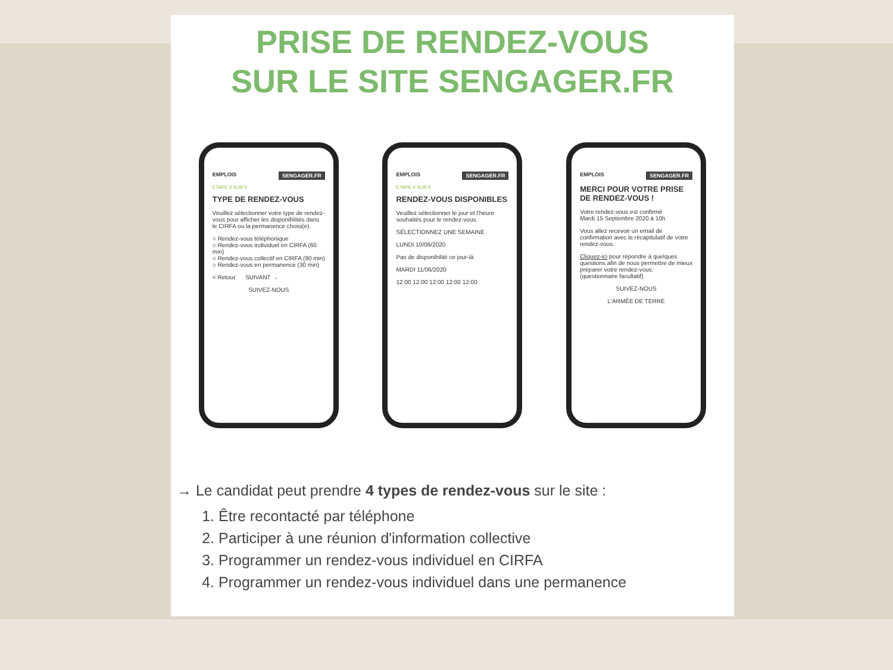PRISE DE RENDEZ-VOUS
SUR LE SITE SENGAGER.FR
EMPLOIS SENGAGER.FR
ETAPE 3 SUR 5
TYPE DE RENDEZ-VOUS
Veuillez sélectionner votre type de rendez-vous pour afficher les disponibilités dans le CIRFA ou la permanence choisi(e).
○ Rendez-vous téléphonique
○ Rendez-vous individuel en CIRFA (60 min)
○ Rendez-vous collectif en CIRFA (90 min)
○ Rendez-vous en permanence (30 min)
< Retour SUIVANT →
SUIVEZ-NOUS
EMPLOIS SENGAGER.FR
ETAPE 4 SUR 5
RENDEZ-VOUS DISPONIBLES
Veuillez sélectionner le jour et l'heure souhaités pour le rendez-vous.
SÉLECTIONNEZ UNE SEMAINE
LUNDI 10/06/2020
Pas de disponibilité ce jour-là
MARDI 11/06/2020
12:00 12:00 12:00 12:00 12:00
EMPLOIS SENGAGER.FR
MERCI POUR VOTRE PRISE DE RENDEZ-VOUS !
Votre rendez-vous est confirmé
Mardi 15 Septembre 2020 à 10h
Vous allez recevoir un email de confirmation avec le récapitulatif de votre rendez-vous.
Cliquez-ici pour répondre à quelques questions afin de nous permettre de mieux préparer votre rendez-vous. (questionnaire facultatif)
SUIVEZ-NOUS
L'ARMÉE DE TERRE
→ Le candidat peut prendre 4 types de rendez-vous sur le site :
1. Être recontacté par téléphone
2. Participer à une réunion d'information collective
3. Programmer un rendez-vous individuel en CIRFA
4. Programmer un rendez-vous individuel dans une permanence